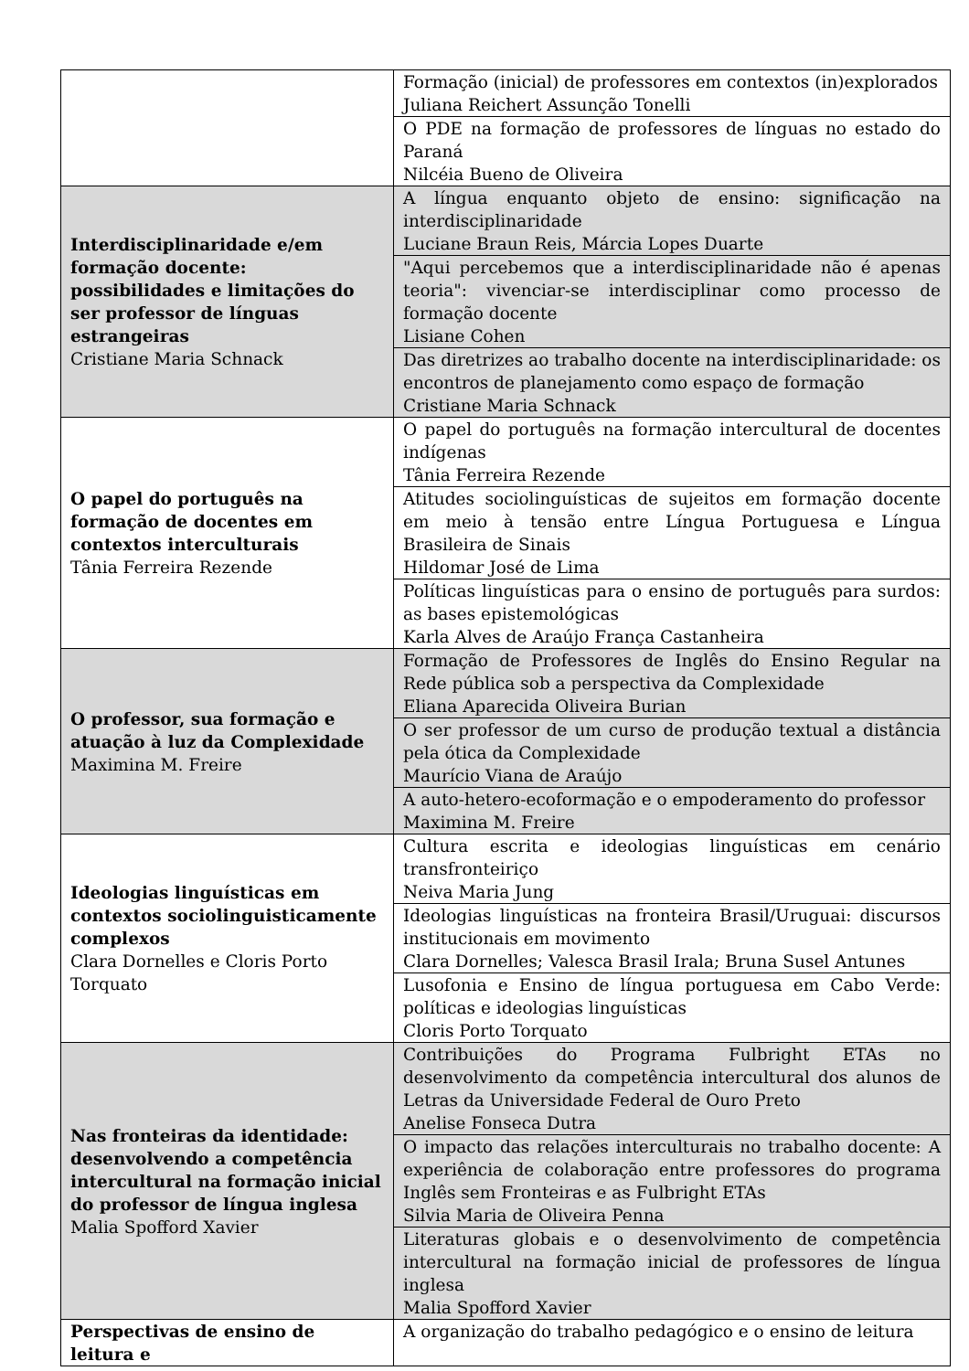| | Formação (inicial) de professores em contextos (in)explorados Juliana Reichert Assunção Tonelli |
| | O PDE na formação de professores de línguas no estado do Paraná Nilcéia Bueno de Oliveira |
| Interdisciplinaridade e/em formação docente: possibilidades e limitações do ser professor de línguas estrangeiras Cristiane Maria Schnack | A língua enquanto objeto de ensino: significação na interdisciplinaridade Luciane Braun Reis, Márcia Lopes Duarte |
| | "Aqui percebemos que a interdisciplinaridade não é apenas teoria": vivenciar-se interdisciplinar como processo de formação docente Lisiane Cohen |
| | Das diretrizes ao trabalho docente na interdisciplinaridade: os encontros de planejamento como espaço de formação Cristiane Maria Schnack |
| O papel do português na formação de docentes em contextos interculturais Tânia Ferreira Rezende | O papel do português na formação intercultural de docentes indígenas Tânia Ferreira Rezende |
| | Atitudes sociolinguísticas de sujeitos em formação docente em meio à tensão entre Língua Portuguesa e Língua Brasileira de Sinais Hildomar José de Lima |
| | Políticas linguísticas para o ensino de português para surdos: as bases epistemológicas Karla Alves de Araújo França Castanheira |
| O professor, sua formação e atuação à luz da Complexidade Maximina M. Freire | Formação de Professores de Inglês do Ensino Regular na Rede pública sob a perspectiva da Complexidade Eliana Aparecida Oliveira Burian |
| | O ser professor de um curso de produção textual a distância pela ótica da Complexidade Maurício Viana de Araújo |
| | A auto-hetero-ecoformação e o empoderamento do professor Maximina M. Freire |
| Ideologias linguísticas em contextos sociolinguisticamente complexos Clara Dornelles e Cloris Porto Torquato | Cultura escrita e ideologias linguísticas em cenário transfronteiriço Neiva Maria Jung |
| | Ideologias linguísticas na fronteira Brasil/Uruguai: discursos institucionais em movimento Clara Dornelles; Valesca Brasil Irala; Bruna Susel Antunes |
| | Lusofonia e Ensino de língua portuguesa em Cabo Verde: políticas e ideologias linguísticas Cloris Porto Torquato |
| Nas fronteiras da identidade: desenvolvendo a competência intercultural na formação inicial do professor de língua inglesa Malia Spofford Xavier | Contribuições do Programa Fulbright ETAs no desenvolvimento da competência intercultural dos alunos de Letras da Universidade Federal de Ouro Preto Anelise Fonseca Dutra |
| | O impacto das relações interculturais no trabalho docente: A experiência de colaboração entre professores do programa Inglês sem Fronteiras e as Fulbright ETAs Silvia Maria de Oliveira Penna |
| | Literaturas globais e o desenvolvimento de competência intercultural na formação inicial de professores de língua inglesa Malia Spofford Xavier |
| Perspectivas de ensino de leitura e | A organização do trabalho pedagógico e o ensino de leitura |